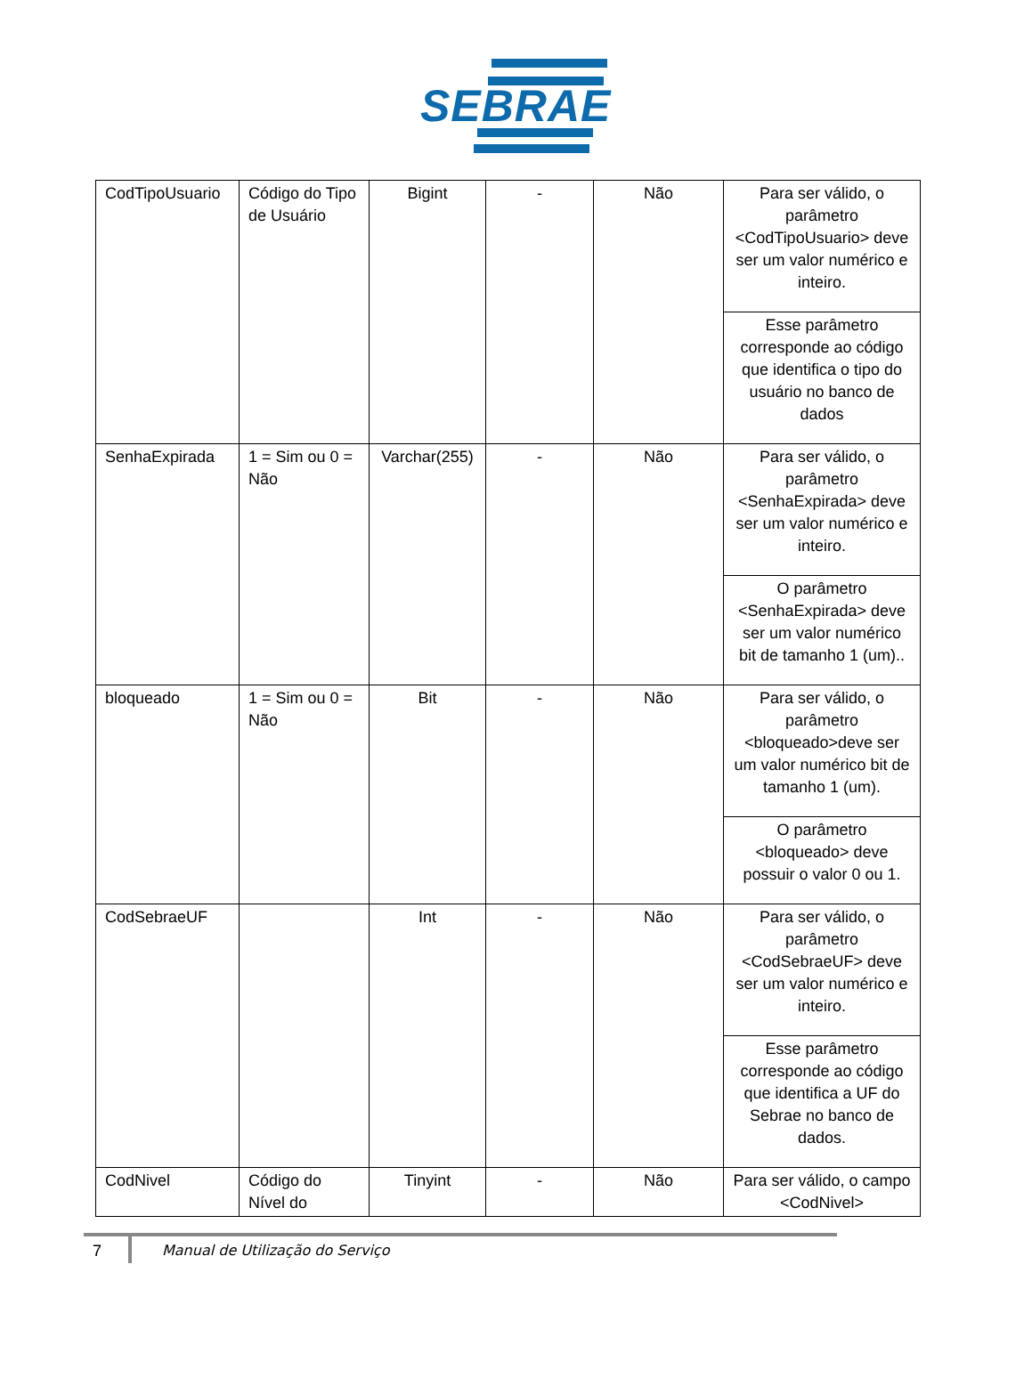SEBRAE
| CodTipoUsuario | Código do Tipo de Usuário | Bigint | - | Não | Para ser válido, o parâmetro <CodTipoUsuario> deve ser um valor numérico e inteiro. |
| | | | | | Esse parâmetro corresponde ao código que identifica o tipo do usuário no banco de dados |
| SenhaExpirada | 1 = Sim ou 0 = Não | Varchar(255) | - | Não | Para ser válido, o parâmetro <SenhaExpirada> deve ser um valor numérico e inteiro. |
| | | | | | O parâmetro <SenhaExpirada> deve ser um valor numérico bit de tamanho 1 (um).. |
| bloqueado | 1 = Sim ou 0 = Não | Bit | - | Não | Para ser válido, o parâmetro <bloqueado>deve ser um valor numérico bit de tamanho 1 (um). |
| | | | | | O parâmetro <bloqueado> deve possuir o valor 0 ou 1. |
| CodSebraeUF | | Int | - | Não | Para ser válido, o parâmetro <CodSebraeUF> deve ser um valor numérico e inteiro. |
| | | | | | Esse parâmetro corresponde ao código que identifica a UF do Sebrae no banco de dados. |
| CodNivel | Código do Nível do | Tinyint | - | Não | Para ser válido, o campo <CodNivel> |
7
Manual de Utilização do Serviço